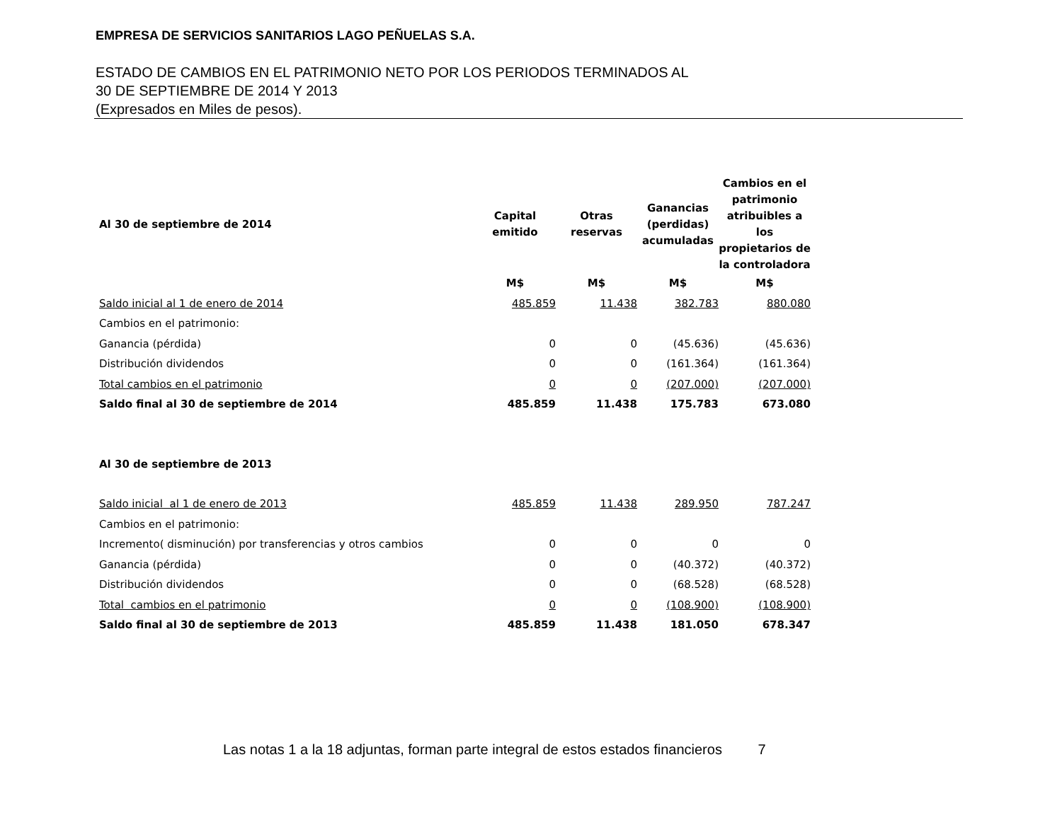EMPRESA DE SERVICIOS SANITARIOS LAGO PEÑUELAS S.A.
ESTADO DE CAMBIOS EN EL PATRIMONIO NETO POR LOS PERIODOS TERMINADOS AL
30 DE SEPTIEMBRE DE 2014 Y 2013
(Expresados en Miles de pesos).
| Al 30 de septiembre de 2014 | Capital emitido | Otras reservas | Ganancias (perdidas) acumuladas | Cambios en el patrimonio atribuibles a los propietarios de la controladora |
| --- | --- | --- | --- | --- |
| | M$ | M$ | M$ | M$ |
| Saldo inicial al 1 de enero de 2014 | 485.859 | 11.438 | 382.783 | 880.080 |
| Cambios en el patrimonio: | | | | |
| Ganancia (pérdida) | 0 | 0 | (45.636) | (45.636) |
| Distribución dividendos | 0 | 0 | (161.364) | (161.364) |
| Total cambios en el patrimonio | 0 | 0 | (207.000) | (207.000) |
| Saldo final al 30 de septiembre de 2014 | 485.859 | 11.438 | 175.783 | 673.080 |
| Al 30 de septiembre de 2013 | | | | |
| Saldo inicial al 1 de enero de 2013 | 485.859 | 11.438 | 289.950 | 787.247 |
| Cambios en el patrimonio: | | | | |
| Incremento( disminución) por transferencias y otros cambios | 0 | 0 | 0 | 0 |
| Ganancia (pérdida) | 0 | 0 | (40.372) | (40.372) |
| Distribución dividendos | 0 | 0 | (68.528) | (68.528) |
| Total cambios en el patrimonio | 0 | 0 | (108.900) | (108.900) |
| Saldo final al 30 de septiembre de 2013 | 485.859 | 11.438 | 181.050 | 678.347 |
Las notas 1 a la 18 adjuntas, forman parte integral de estos estados financieros 7